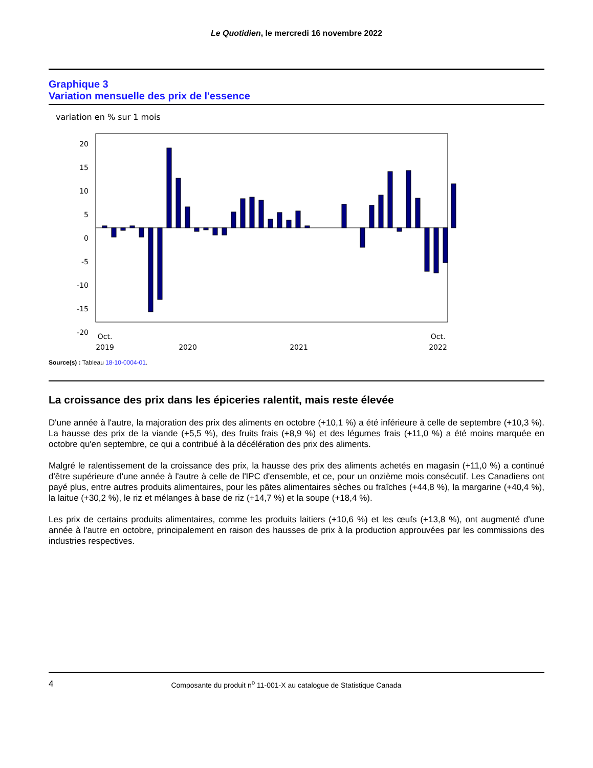Le Quotidien, le mercredi 16 novembre 2022
Graphique 3
Variation mensuelle des prix de l'essence
variation en % sur 1 mois
20
15
10
5
0
-5
-10
-15
-20
Oct.
2019
2020
2021
Oct.
2022
Source(s) : Tableau 18-10-0004-01.
La croissance des prix dans les épiceries ralentit, mais reste élevée
D'une année à l'autre, la majoration des prix des aliments en octobre (+10,1 %) a été inférieure à celle de septembre (+10,3 %). La hausse des prix de la viande (+5,5 %), des fruits frais (+8,9 %) et des légumes frais (+11,0 %) a été moins marquée en octobre qu'en septembre, ce qui a contribué à la décélération des prix des aliments.
Malgré le ralentissement de la croissance des prix, la hausse des prix des aliments achetés en magasin (+11,0 %) a continué d'être supérieure d'une année à l'autre à celle de l'IPC d'ensemble, et ce, pour un onzième mois consécutif. Les Canadiens ont payé plus, entre autres produits alimentaires, pour les pâtes alimentaires sèches ou fraîches (+44,8 %), la margarine (+40,4 %), la laitue (+30,2 %), le riz et mélanges à base de riz (+14,7 %) et la soupe (+18,4 %).
Les prix de certains produits alimentaires, comme les produits laitiers (+10,6 %) et les œufs (+13,8 %), ont augmenté d'une année à l'autre en octobre, principalement en raison des hausses de prix à la production approuvées par les commissions des industries respectives.
4 Composante du produit n<sup>o</sup> 11-001-X au catalogue de Statistique Canada